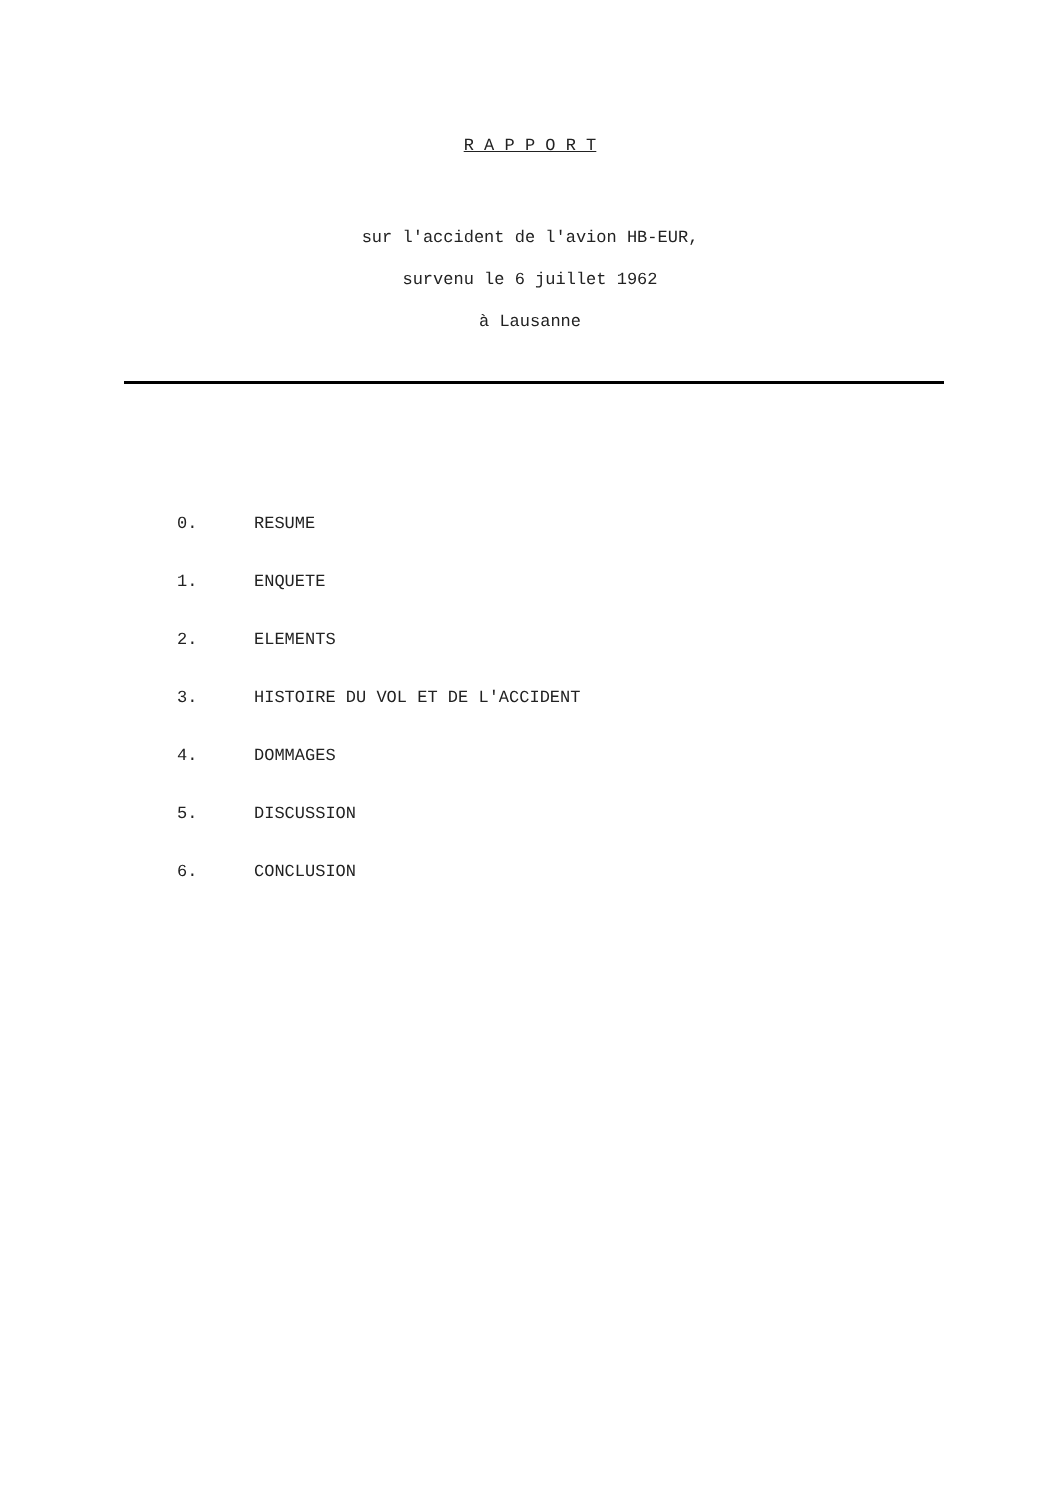R A P P O R T
sur l'accident de l'avion HB-EUR,
survenu le 6 juillet 1962
à Lausanne
0. RESUME
1. ENQUETE
2. ELEMENTS
3. HISTOIRE DU VOL ET DE L'ACCIDENT
4. DOMMAGES
5. DISCUSSION
6. CONCLUSION